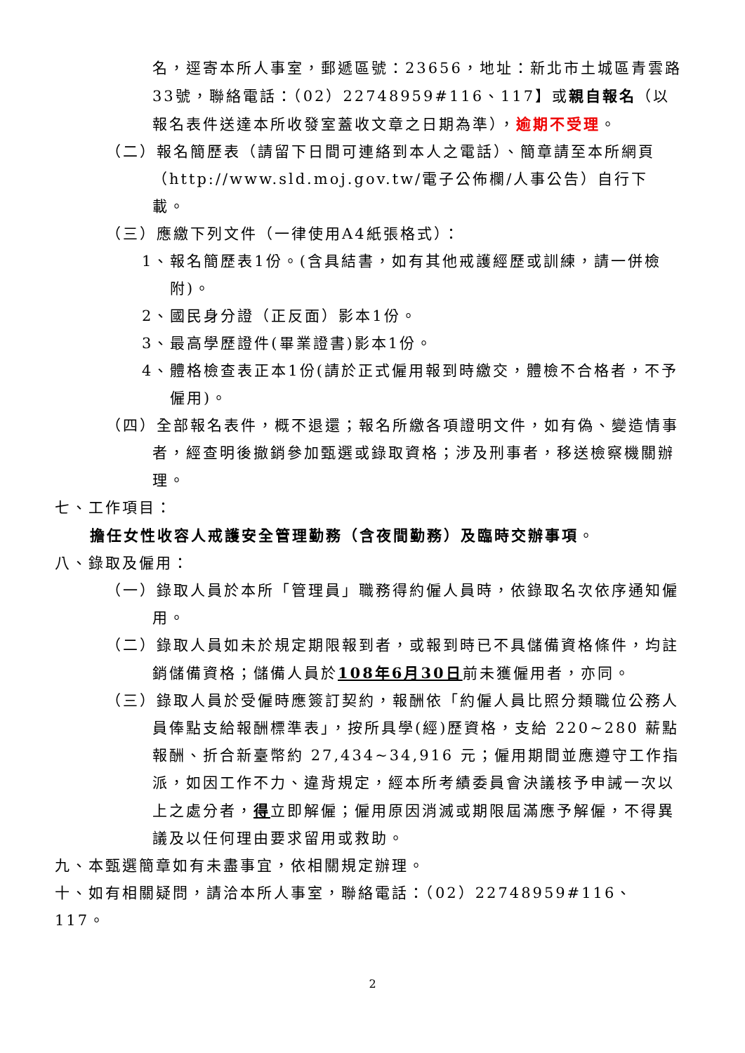名，逕寄本所人事室，郵遞區號：23656，地址：新北市土城區青雲路33號，聯絡電話：（02）22748959#116、117】或親自報名（以報名表件送達本所收發室蓋收文章之日期為準），逾期不受理。
（二）報名簡歷表（請留下日間可連絡到本人之電話）、簡章請至本所網頁（http://www.sld.moj.gov.tw/電子公佈欄/人事公告）自行下載。
（三）應繳下列文件（一律使用A4紙張格式）：
1、報名簡歷表1份。(含具結書，如有其他戒護經歷或訓練，請一併檢附)。
2、國民身分證（正反面）影本1份。
3、最高學歷證件(畢業證書)影本1份。
4、體格檢查表正本1份(請於正式僱用報到時繳交，體檢不合格者，不予僱用)。
（四）全部報名表件，概不退還；報名所繳各項證明文件，如有偽、變造情事者，經查明後撤銷參加甄選或錄取資格；涉及刑事者，移送檢察機關辦理。
七、工作項目：
擔任女性收容人戒護安全管理勤務（含夜間勤務）及臨時交辦事項。
八、錄取及僱用：
（一）錄取人員於本所「管理員」職務得約僱人員時，依錄取名次依序通知僱用。
（二）錄取人員如未於規定期限報到者，或報到時已不具儲備資格條件，均註銷儲備資格；儲備人員於108年6月30日前未獲僱用者，亦同。
（三）錄取人員於受僱時應簽訂契約，報酬依「約僱人員比照分類職位公務人員俸點支給報酬標準表」，按所具學(經)歷資格，支給 220~280 薪點報酬、折合新臺幣約 27,434~34,916 元；僱用期間並應遵守工作指派，如因工作不力、違背規定，經本所考績委員會決議核予申誡一次以上之處分者，得立即解僱；僱用原因消滅或期限屆滿應予解僱，不得異議及以任何理由要求留用或救助。
九、本甄選簡章如有未盡事宜，依相關規定辦理。
十、如有相關疑問，請洽本所人事室，聯絡電話：（02）22748959#116、117。
2